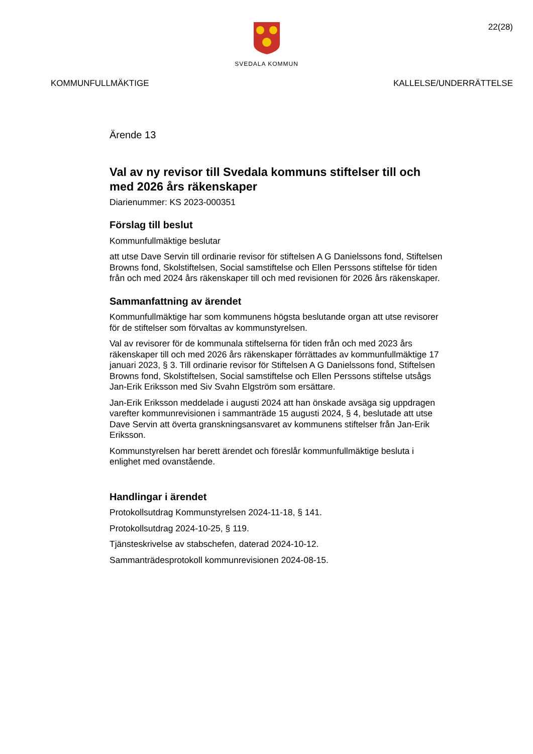22(28)
SVEDALA KOMMUN
KOMMUNFULLMÄKTIGE KALLELSE/UNDERRÄTTELSE
Ärende 13
Val av ny revisor till Svedala kommuns stiftelser till och med 2026 års räkenskaper
Diarienummer: KS 2023-000351
Förslag till beslut
Kommunfullmäktige beslutar
att utse Dave Servin till ordinarie revisor för stiftelsen A G Danielssons fond, Stiftelsen Browns fond, Skolstiftelsen, Social samstiftelse och Ellen Perssons stiftelse för tiden från och med 2024 års räkenskaper till och med revisionen för 2026 års räkenskaper.
Sammanfattning av ärendet
Kommunfullmäktige har som kommunens högsta beslutande organ att utse revisorer för de stiftelser som förvaltas av kommunstyrelsen.
Val av revisorer för de kommunala stiftelserna för tiden från och med 2023 års räkenskaper till och med 2026 års räkenskaper förrättades av kommunfullmäktige 17 januari 2023, § 3. Till ordinarie revisor för Stiftelsen A G Danielssons fond, Stiftelsen Browns fond, Skolstiftelsen, Social samstiftelse och Ellen Perssons stiftelse utsågs Jan-Erik Eriksson med Siv Svahn Elgström som ersättare.
Jan-Erik Eriksson meddelade i augusti 2024 att han önskade avsäga sig uppdragen varefter kommunrevisionen i sammanträde 15 augusti 2024, § 4, beslutade att utse Dave Servin att överta granskningsansvaret av kommunens stiftelser från Jan-Erik Eriksson.
Kommunstyrelsen har berett ärendet och föreslår kommunfullmäktige besluta i enlighet med ovanstående.
Handlingar i ärendet
Protokollsutdrag Kommunstyrelsen 2024-11-18, § 141.
Protokollsutdrag 2024-10-25, § 119.
Tjänsteskrivelse av stabschefen, daterad 2024-10-12.
Sammanträdesprotokoll kommunrevisionen 2024-08-15.